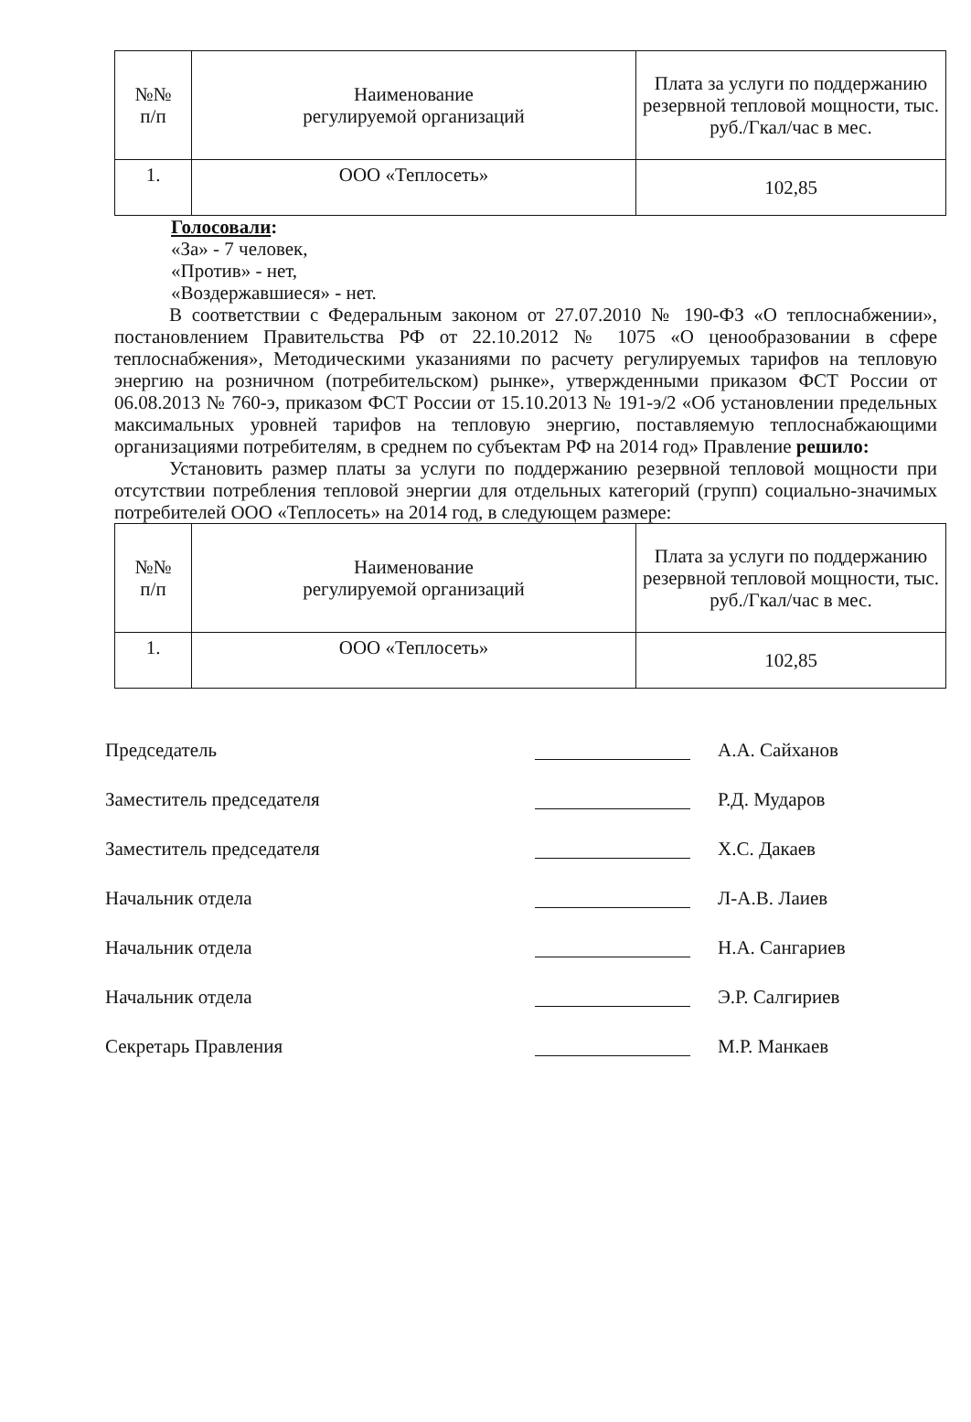| №№ п/п | Наименование регулируемой организаций | Плата за услуги по поддержанию резервной тепловой мощности, тыс. руб./Гкал/час в мес. |
| --- | --- | --- |
| 1. | ООО «Теплосеть» | 102,85 |
Голосовали:
«За» - 7 человек,
«Против» - нет,
«Воздержавшиеся» - нет.
В соответствии с Федеральным законом от 27.07.2010 № 190-ФЗ «О теплоснабжении», постановлением Правительства РФ от 22.10.2012 № 1075 «О ценообразовании в сфере теплоснабжения», Методическими указаниями по расчету регулируемых тарифов на тепловую энергию на розничном (потребительском) рынке», утвержденными приказом ФСТ России от 06.08.2013 № 760-э, приказом ФСТ России от 15.10.2013 № 191-э/2 «Об установлении предельных максимальных уровней тарифов на тепловую энергию, поставляемую теплоснабжающими организациями потребителям, в среднем по субъектам РФ на 2014 год» Правление решило:
Установить размер платы за услуги по поддержанию резервной тепловой мощности при отсутствии потребления тепловой энергии для отдельных категорий (групп) социально-значимых потребителей ООО «Теплосеть» на 2014 год, в следующем размере:
| №№ п/п | Наименование регулируемой организаций | Плата за услуги по поддержанию резервной тепловой мощности, тыс. руб./Гкал/час в мес. |
| --- | --- | --- |
| 1. | ООО «Теплосеть» | 102,85 |
Председатель А.А. Сайханов
Заместитель председателя Р.Д. Мударов
Заместитель председателя Х.С. Дакаев
Начальник отдела Л-А.В. Лаиев
Начальник отдела
Н.А. Сангариев
Начальник отдела
Э.Р. Салгириев
Секретарь Правления М.Р. Манкаев